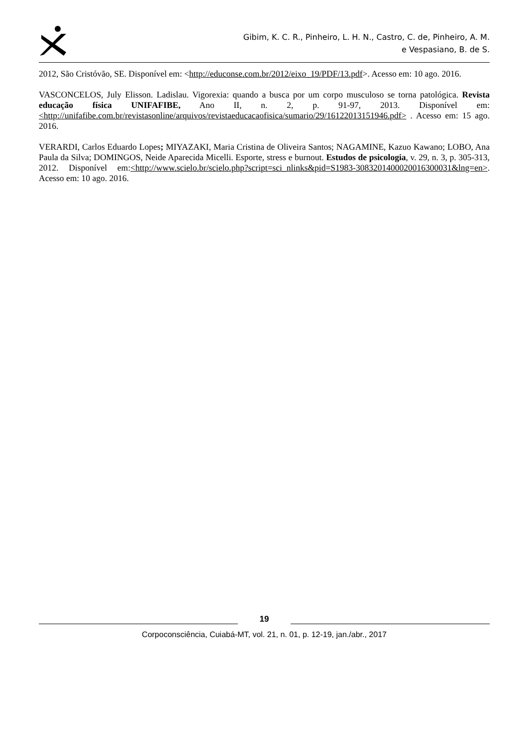Gibim, K. C. R., Pinheiro, L. H. N., Castro, C. de, Pinheiro, A. M.
e Vespasiano, B. de S.
2012, São Cristóvão, SE. Disponível em: <http://educonse.com.br/2012/eixo_19/PDF/13.pdf>. Acesso em: 10 ago. 2016.
VASCONCELOS, July Elisson. Ladislau. Vigorexia: quando a busca por um corpo musculoso se torna patológica. Revista educação física UNIFAFIBE, Ano II, n. 2, p. 91-97, 2013. Disponível em: <http://unifafibe.com.br/revistasonline/arquivos/revistaeducacaofisica/sumario/29/16122013151946.pdf> . Acesso em: 15 ago. 2016.
VERARDI, Carlos Eduardo Lopes; MIYAZAKI, Maria Cristina de Oliveira Santos; NAGAMINE, Kazuo Kawano; LOBO, Ana Paula da Silva; DOMINGOS, Neide Aparecida Micelli. Esporte, stress e burnout. Estudos de psicologia, v. 29, n. 3, p. 305-313, 2012. Disponível em:<http://www.scielo.br/scielo.php?script=sci_nlinks&pid=S1983-3083201400020016300031&lng=en>. Acesso em: 10 ago. 2016.
19
Corpoconsciência, Cuiabá-MT, vol. 21, n. 01, p. 12-19, jan./abr., 2017